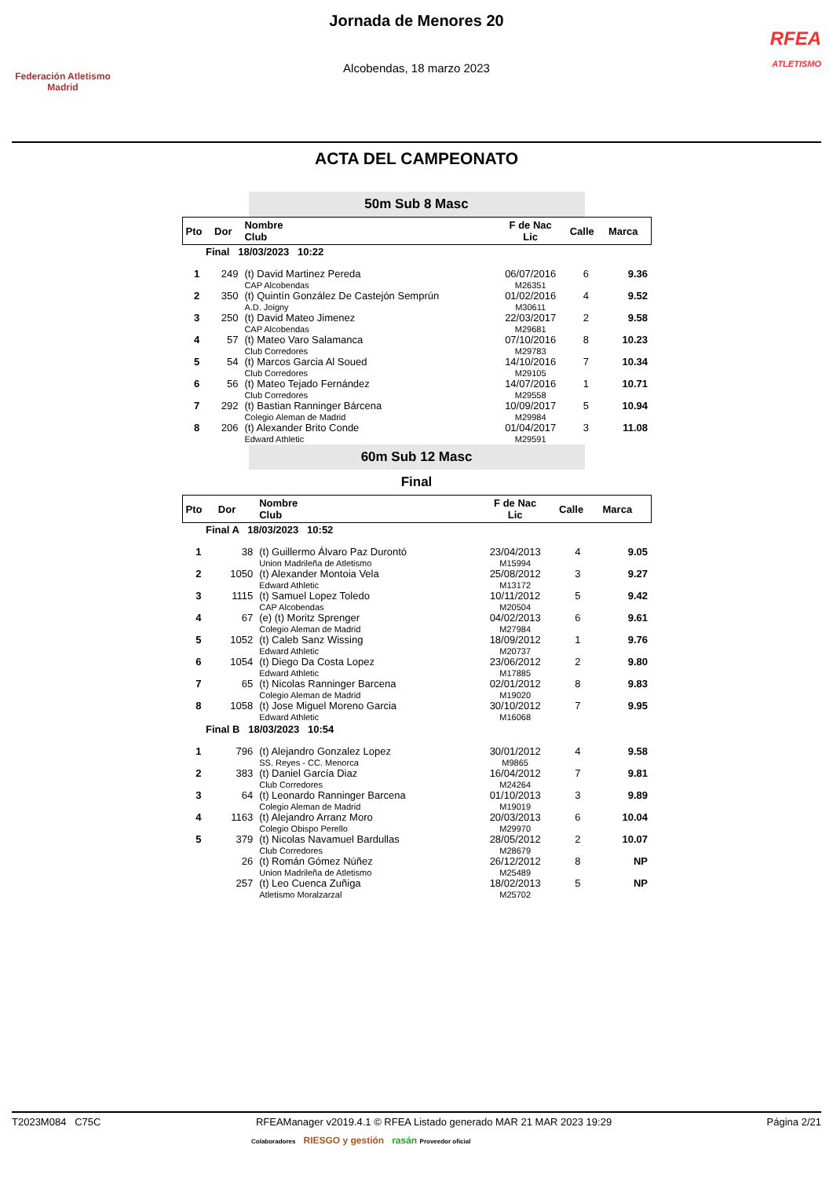Federación Atletismo
Madrid
Jornada de Menores 20
Alcobendas, 18 marzo 2023
RFEA
ATLETISMO
ACTA DEL CAMPEONATO
50m Sub 8 Masc
| Pto | Dor | Nombre Club | F de Nac Lic | Calle | Marca |
| --- | --- | --- | --- | --- | --- |
| Final 18/03/2023 10:22 | | | | | |
| 1 | 249 | (t) David Martinez Pereda | 06/07/2016 | 6 | 9.36 |
| | | CAP Alcobendas | M26351 | | |
| 2 | 350 | (t) Quintín González De Castejón Semprún | 01/02/2016 | 4 | 9.52 |
| | | A.D. Joigny | M30611 | | |
| 3 | 250 | (t) David Mateo Jimenez | 22/03/2017 | 2 | 9.58 |
| | | CAP Alcobendas | M29681 | | |
| 4 | 57 | (t) Mateo Varo Salamanca | 07/10/2016 | 8 | 10.23 |
| | | Club Corredores | M29783 | | |
| 5 | 54 | (t) Marcos Garcia Al Soued | 14/10/2016 | 7 | 10.34 |
| | | Club Corredores | M29105 | | |
| 6 | 56 | (t) Mateo Tejado Fernández | 14/07/2016 | 1 | 10.71 |
| | | Club Corredores | M29558 | | |
| 7 | 292 | (t) Bastian Ranninger Bárcena | 10/09/2017 | 5 | 10.94 |
| | | Colegio Aleman de Madrid | M29984 | | |
| 8 | 206 | (t) Alexander Brito Conde | 01/04/2017 | 3 | 11.08 |
| | | Edward Athletic | M29591 | | |
60m Sub 12 Masc
Final
| Pto | Dor | Nombre Club | F de Nac Lic | Calle | Marca |
| --- | --- | --- | --- | --- | --- |
| Final A 18/03/2023 10:52 | | | | | |
| 1 | 38 | (t) Guillermo Álvaro Paz Durontó | 23/04/2013 | 4 | 9.05 |
| | | Union Madrileña de Atletismo | M15994 | | |
| 2 | 1050 | (t) Alexander Montoia Vela | 25/08/2012 | 3 | 9.27 |
| | | Edward Athletic | M13172 | | |
| 3 | 1115 | (t) Samuel Lopez Toledo | 10/11/2012 | 5 | 9.42 |
| | | CAP Alcobendas | M20504 | | |
| 4 | 67 | (e) (t) Moritz Sprenger | 04/02/2013 | 6 | 9.61 |
| | | Colegio Aleman de Madrid | M27984 | | |
| 5 | 1052 | (t) Caleb Sanz Wissing | 18/09/2012 | 1 | 9.76 |
| | | Edward Athletic | M20737 | | |
| 6 | 1054 | (t) Diego Da Costa Lopez | 23/06/2012 | 2 | 9.80 |
| | | Edward Athletic | M17885 | | |
| 7 | 65 | (t) Nicolas Ranninger Barcena | 02/01/2012 | 8 | 9.83 |
| | | Colegio Aleman de Madrid | M19020 | | |
| 8 | 1058 | (t) Jose Miguel Moreno Garcia | 30/10/2012 | 7 | 9.95 |
| | | Edward Athletic | M16068 | | |
| Final B 18/03/2023 10:54 | | | | | |
| 1 | 796 | (t) Alejandro Gonzalez Lopez | 30/01/2012 | 4 | 9.58 |
| | | SS. Reyes - CC. Menorca | M9865 | | |
| 2 | 383 | (t) Daniel García Diaz | 16/04/2012 | 7 | 9.81 |
| | | Club Corredores | M24264 | | |
| 3 | 64 | (t) Leonardo Ranninger Barcena | 01/10/2013 | 3 | 9.89 |
| | | Colegio Aleman de Madrid | M19019 | | |
| 4 | 1163 | (t) Alejandro Arranz Moro | 20/03/2013 | 6 | 10.04 |
| | | Colegio Obispo Perello | M29970 | | |
| 5 | 379 | (t) Nicolas Navamuel Bardullas | 28/05/2012 | 2 | 10.07 |
| | | Club Corredores | M28679 | | |
| | 26 | (t) Román Gómez Núñez | 26/12/2012 | 8 | NP |
| | | Union Madrileña de Atletismo | M25489 | | |
| | 257 | (t) Leo Cuenca Zuñiga | 18/02/2013 | 5 | NP |
| | | Atletismo Moralzarzal | M25702 | | |
T2023M084 C75C RFEAManager v2019.4.1 © RFEA Listado generado MAR 21 MAR 2023 19:29 Página 2/21
Colaboradores RIESGO y gestión rasán Proveedor oficial